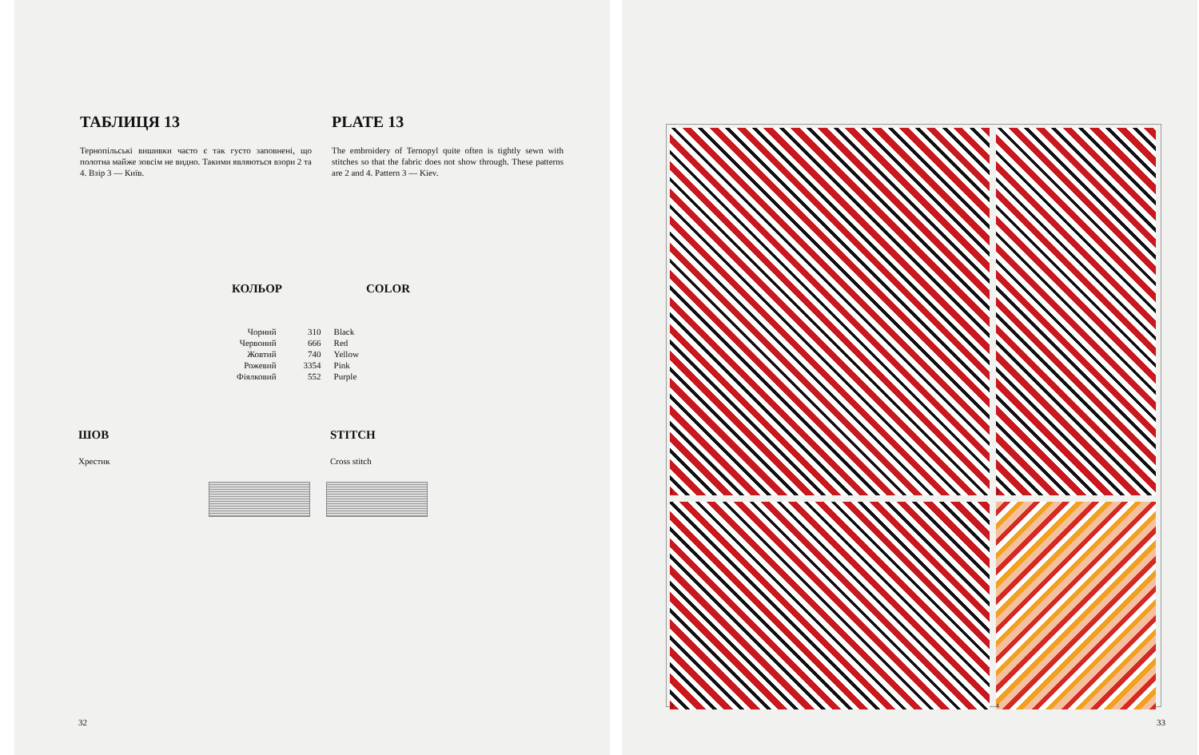ТАБЛИЦЯ 13
Тернопільські вишивки часто є так густо заповнені, що полотна майже зовсім не видно. Такими являються взори 2 та 4. Взір 3 — Київ.
PLATE 13
The embroidery of Ternopyl quite often is tightly sewn with stitches so that the fabric does not show through. These patterns are 2 and 4. Pattern 3 — Kiev.
КОЛЬОР COLOR
| Чорний | 310 | Black |
| Червоний | 666 | Red |
| Жовтий | 740 | Yellow |
| Рожевий | 3354 | Pink |
| Фіялковий | 552 | Purple |
ШОВ
Хрестик
STITCH
Cross stitch
32
1
2
3
4
33